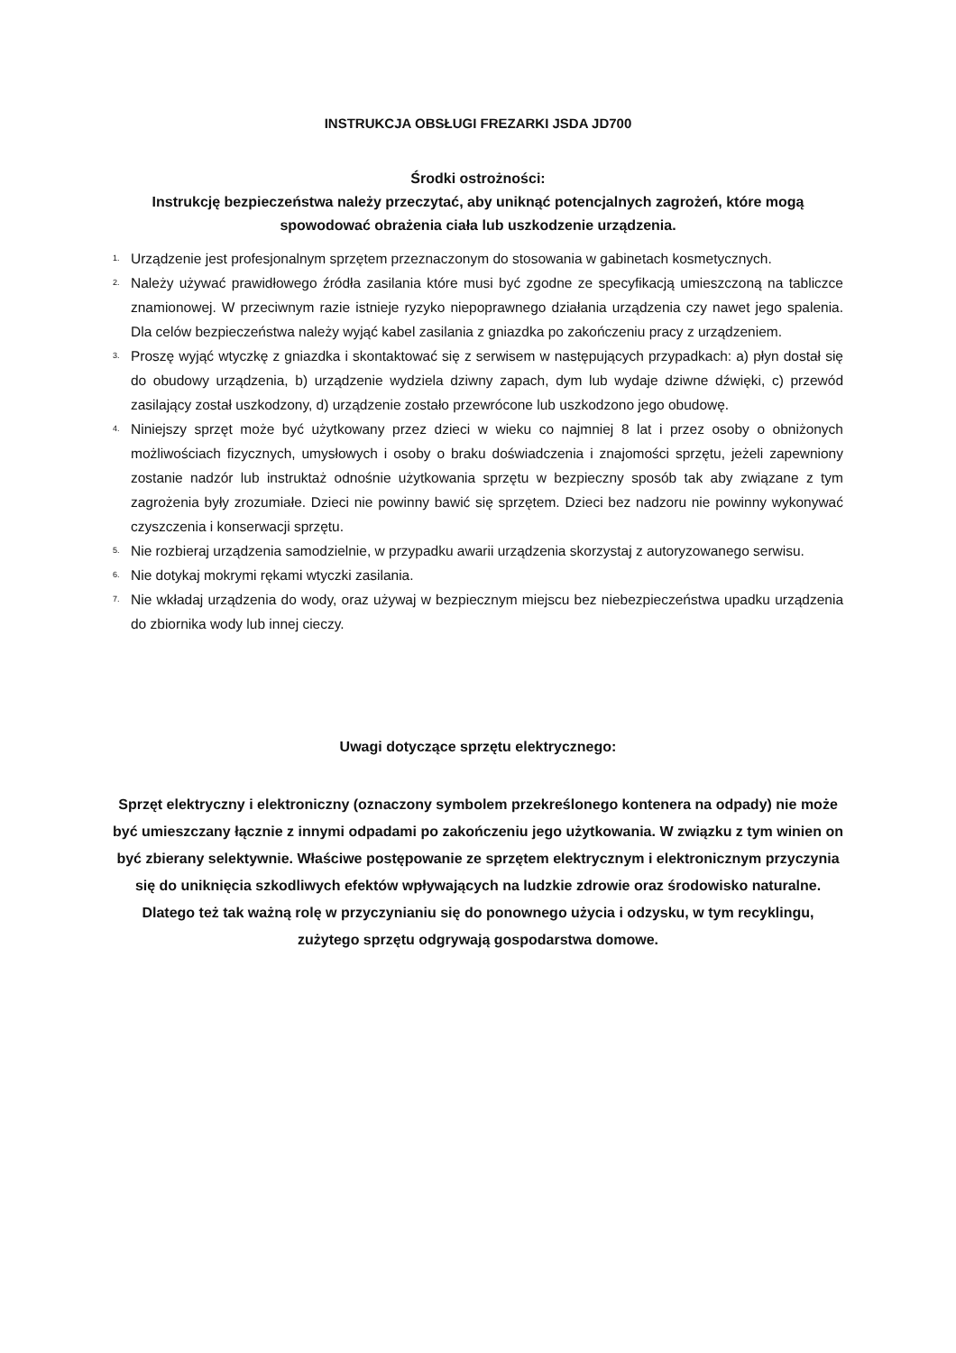INSTRUKCJA OBSŁUGI FREZARKI JSDA JD700
Środki ostrożności:
Instrukcję bezpieczeństwa należy przeczytać, aby uniknąć potencjalnych zagrożeń, które mogą spowodować obrażenia ciała lub uszkodzenie urządzenia.
1. Urządzenie jest profesjonalnym sprzętem przeznaczonym do stosowania w gabinetach kosmetycznych.
2. Należy używać prawidłowego źródła zasilania które musi być zgodne ze specyfikacją umieszczoną na tabliczce znamionowej. W przeciwnym razie istnieje ryzyko niepoprawnego działania urządzenia czy nawet jego spalenia. Dla celów bezpieczeństwa należy wyjąć kabel zasilania z gniazdka po zakończeniu pracy z urządzeniem.
3. Proszę wyjąć wtyczkę z gniazdka i skontaktować się z serwisem w następujących przypadkach: a) płyn dostał się do obudowy urządzenia, b) urządzenie wydziela dziwny zapach, dym lub wydaje dziwne dźwięki, c) przewód zasilający został uszkodzony, d) urządzenie zostało przewrócone lub uszkodzono jego obudowę.
4. Niniejszy sprzęt może być użytkowany przez dzieci w wieku co najmniej 8 lat i przez osoby o obniżonych możliwościach fizycznych, umysłowych i osoby o braku doświadczenia i znajomości sprzętu, jeżeli zapewniony zostanie nadzór lub instruktaż odnośnie użytkowania sprzętu w bezpieczny sposób tak aby związane z tym zagrożenia były zrozumiałe. Dzieci nie powinny bawić się sprzętem. Dzieci bez nadzoru nie powinny wykonywać czyszczenia i konserwacji sprzętu.
5. Nie rozbieraj urządzenia samodzielnie, w przypadku awarii urządzenia skorzystaj z autoryzowanego serwisu.
6. Nie dotykaj mokrymi rękami wtyczki zasilania.
7. Nie wkładaj urządzenia do wody, oraz używaj w bezpiecznym miejscu bez niebezpieczeństwa upadku urządzenia do zbiornika wody lub innej cieczy.
Uwagi dotyczące sprzętu elektrycznego:
Sprzęt elektryczny i elektroniczny (oznaczony symbolem przekreślonego kontenera na odpady) nie może być umieszczany łącznie z innymi odpadami po zakończeniu jego użytkowania. W związku z tym winien on być zbierany selektywnie. Właściwe postępowanie ze sprzętem elektrycznym i elektronicznym przyczynia się do uniknięcia szkodliwych efektów wpływających na ludzkie zdrowie oraz środowisko naturalne. Dlatego też tak ważną rolę w przyczynianiu się do ponownego użycia i odzysku, w tym recyklingu, zużytego sprzętu odgrywają gospodarstwa domowe.